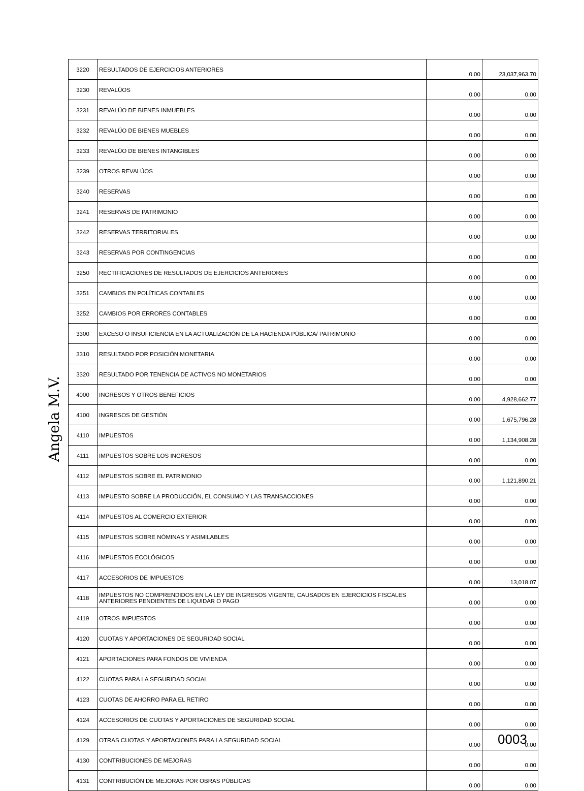| 3220 | RESULTADOS DE EJERCICIOS ANTERIORES | 0.00 | 23,037,963.70 |
| 3230 | REVALÚOS | 0.00 | 0.00 |
| 3231 | REVALÚO DE BIENES INMUEBLES | 0.00 | 0.00 |
| 3232 | REVALÚO DE BIENES MUEBLES | 0.00 | 0.00 |
| 3233 | REVALÚO DE BIENES INTANGIBLES | 0.00 | 0.00 |
| 3239 | OTROS REVALÚOS | 0.00 | 0.00 |
| 3240 | RESERVAS | 0.00 | 0.00 |
| 3241 | RESERVAS DE PATRIMONIO | 0.00 | 0.00 |
| 3242 | RESERVAS TERRITORIALES | 0.00 | 0.00 |
| 3243 | RESERVAS POR CONTINGENCIAS | 0.00 | 0.00 |
| 3250 | RECTIFICACIONES DE RESULTADOS DE EJERCICIOS ANTERIORES | 0.00 | 0.00 |
| 3251 | CAMBIOS EN POLÍTICAS CONTABLES | 0.00 | 0.00 |
| 3252 | CAMBIOS POR ERRORES CONTABLES | 0.00 | 0.00 |
| 3300 | EXCESO O INSUFICIENCIA EN LA ACTUALIZACIÓN DE LA HACIENDA PÚBLICA/ PATRIMONIO | 0.00 | 0.00 |
| 3310 | RESULTADO POR POSICIÓN MONETARIA | 0.00 | 0.00 |
| 3320 | RESULTADO POR TENENCIA DE ACTIVOS NO MONETARIOS | 0.00 | 0.00 |
| 4000 | INGRESOS Y OTROS BENEFICIOS | 0.00 | 4,928,662.77 |
| 4100 | INGRESOS DE GESTIÓN | 0.00 | 1,675,796.28 |
| 4110 | IMPUESTOS | 0.00 | 1,134,908.28 |
| 4111 | IMPUESTOS SOBRE LOS INGRESOS | 0.00 | 0.00 |
| 4112 | IMPUESTOS SOBRE EL PATRIMONIO | 0.00 | 1,121,890.21 |
| 4113 | IMPUESTO SOBRE LA PRODUCCIÓN, EL CONSUMO Y LAS TRANSACCIONES | 0.00 | 0.00 |
| 4114 | IMPUESTOS AL COMERCIO EXTERIOR | 0.00 | 0.00 |
| 4115 | IMPUESTOS SOBRE NÓMINAS Y ASIMILABLES | 0.00 | 0.00 |
| 4116 | IMPUESTOS ECOLÓGICOS | 0.00 | 0.00 |
| 4117 | ACCESORIOS DE IMPUESTOS | 0.00 | 13,018.07 |
| 4118 | IMPUESTOS NO COMPRENDIDOS EN LA LEY DE INGRESOS VIGENTE, CAUSADOS EN EJERCICIOS FISCALES ANTERIORES PENDIENTES DE LIQUIDAR O PAGO | 0.00 | 0.00 |
| 4119 | OTROS IMPUESTOS | 0.00 | 0.00 |
| 4120 | CUOTAS Y APORTACIONES DE SEGURIDAD SOCIAL | 0.00 | 0.00 |
| 4121 | APORTACIONES PARA FONDOS DE VIVIENDA | 0.00 | 0.00 |
| 4122 | CUOTAS PARA LA SEGURIDAD SOCIAL | 0.00 | 0.00 |
| 4123 | CUOTAS DE AHORRO PARA EL RETIRO | 0.00 | 0.00 |
| 4124 | ACCESORIOS DE CUOTAS Y APORTACIONES DE SEGURIDAD SOCIAL | 0.00 | 0.00 |
| 4129 | OTRAS CUOTAS Y APORTACIONES PARA LA SEGURIDAD SOCIAL | 0.00 | 0.00 |
| 4130 | CONTRIBUCIONES DE MEJORAS | 0.00 | 0.00 |
| 4131 | CONTRIBUCIÓN DE MEJORAS POR OBRAS PÚBLICAS | 0.00 | 0.00 |
Angela M.V.
0003